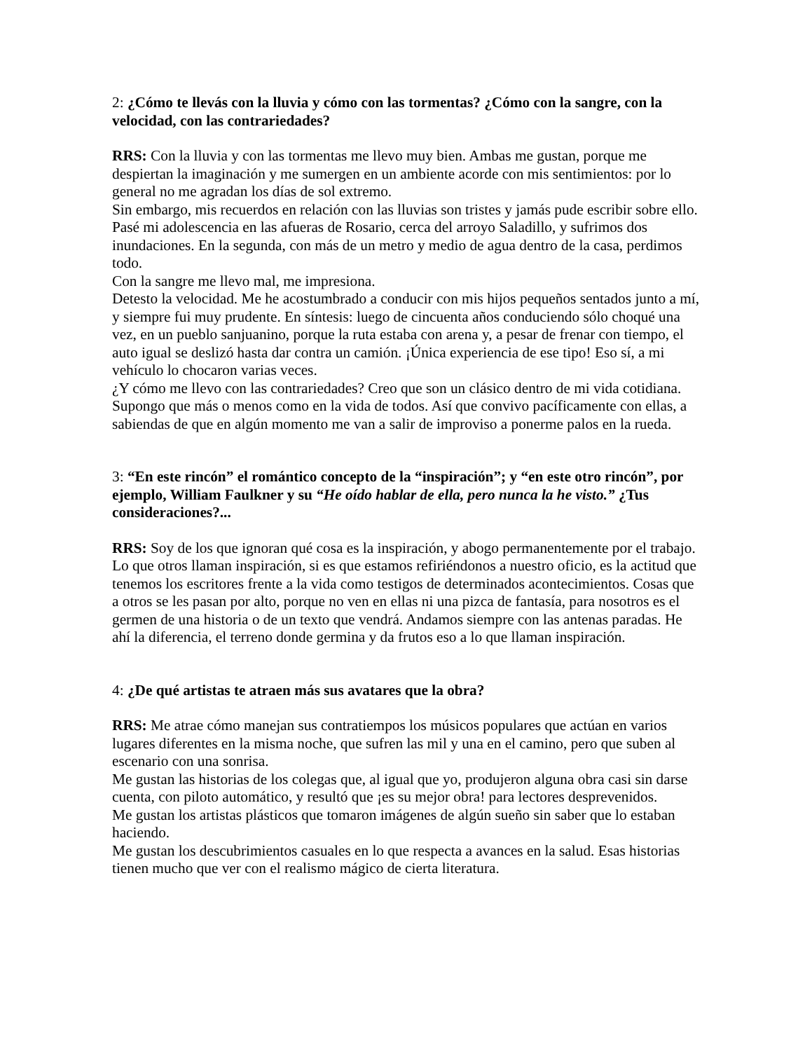2: ¿Cómo te llevás con la lluvia y cómo con las tormentas? ¿Cómo con la sangre, con la velocidad, con las contrariedades?
RRS: Con la lluvia y con las tormentas me llevo muy bien. Ambas me gustan, porque me despiertan la imaginación y me sumergen en un ambiente acorde con mis sentimientos: por lo general no me agradan los días de sol extremo.
Sin embargo, mis recuerdos en relación con las lluvias son tristes y jamás pude escribir sobre ello. Pasé mi adolescencia en las afueras de Rosario, cerca del arroyo Saladillo, y sufrimos dos inundaciones. En la segunda, con más de un metro y medio de agua dentro de la casa, perdimos todo.
Con la sangre me llevo mal, me impresiona.
Detesto la velocidad. Me he acostumbrado a conducir con mis hijos pequeños sentados junto a mí, y siempre fui muy prudente. En síntesis: luego de cincuenta años conduciendo sólo choqué una vez, en un pueblo sanjuanino, porque la ruta estaba con arena y, a pesar de frenar con tiempo, el auto igual se deslizó hasta dar contra un camión. ¡Única experiencia de ese tipo! Eso sí, a mi vehículo lo chocaron varias veces.
¿Y cómo me llevo con las contrariedades? Creo que son un clásico dentro de mi vida cotidiana. Supongo que más o menos como en la vida de todos. Así que convivo pacíficamente con ellas, a sabiendas de que en algún momento me van a salir de improviso a ponerme palos en la rueda.
3: “En este rincón” el romántico concepto de la “inspiración”; y “en este otro rincón”, por ejemplo, William Faulkner y su “He oído hablar de ella, pero nunca la he visto.” ¿Tus consideraciones?...
RRS: Soy de los que ignoran qué cosa es la inspiración, y abogo permanentemente por el trabajo. Lo que otros llaman inspiración, si es que estamos refiriéndonos a nuestro oficio, es la actitud que tenemos los escritores frente a la vida como testigos de determinados acontecimientos. Cosas que a otros se les pasan por alto, porque no ven en ellas ni una pizca de fantasía, para nosotros es el germen de una historia o de un texto que vendrá. Andamos siempre con las antenas paradas. He ahí la diferencia, el terreno donde germina y da frutos eso a lo que llaman inspiración.
4: ¿De qué artistas te atraen más sus avatares que la obra?
RRS: Me atrae cómo manejan sus contratiempos los músicos populares que actúan en varios lugares diferentes en la misma noche, que sufren las mil y una en el camino, pero que suben al escenario con una sonrisa.
Me gustan las historias de los colegas que, al igual que yo, produjeron alguna obra casi sin darse cuenta, con piloto automático, y resultó que ¡es su mejor obra! para lectores desprevenidos.
Me gustan los artistas plásticos que tomaron imágenes de algún sueño sin saber que lo estaban haciendo.
Me gustan los descubrimientos casuales en lo que respecta a avances en la salud. Esas historias tienen mucho que ver con el realismo mágico de cierta literatura.